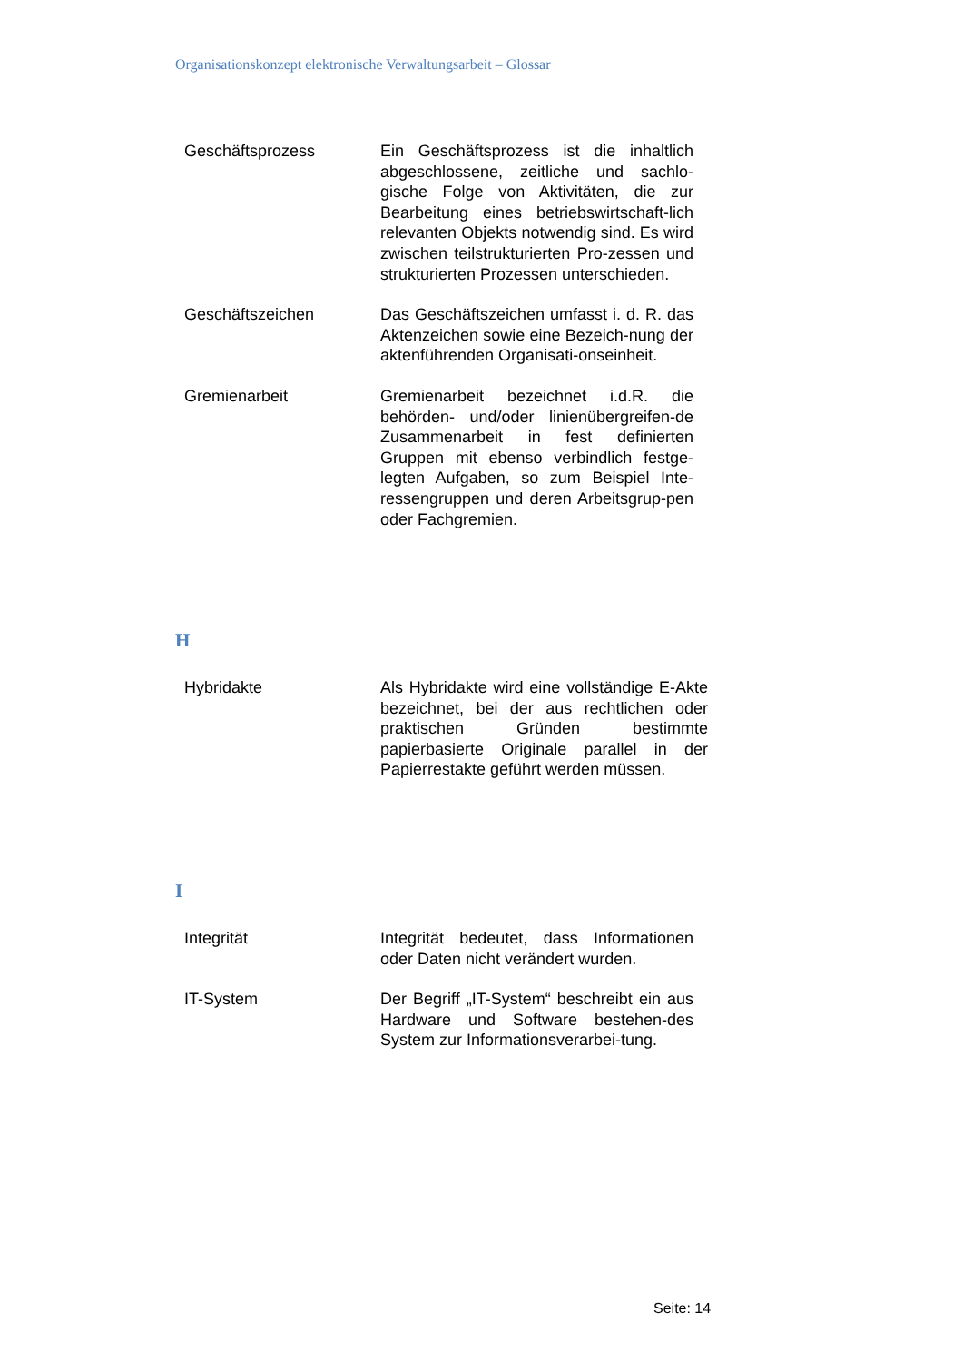Organisationskonzept elektronische Verwaltungsarbeit – Glossar
Geschäftsprozess Ein Geschäftsprozess ist die inhaltlich abgeschlossene, zeitliche und sachlo-gische Folge von Aktivitäten, die zur Bearbeitung eines betriebswirtschaft-lich relevanten Objekts notwendig sind. Es wird zwischen teilstrukturierten Pro-zessen und strukturierten Prozessen unterschieden.
Geschäftszeichen Das Geschäftszeichen umfasst i. d. R. das Aktenzeichen sowie eine Bezeich-nung der aktenführenden Organisati-onseinheit.
Gremienarbeit Gremienarbeit bezeichnet i.d.R. die behörden- und/oder linienübergreifen-de Zusammenarbeit in fest definierten Gruppen mit ebenso verbindlich festge-legten Aufgaben, so zum Beispiel Inte-ressengruppen und deren Arbeitsgrup-pen oder Fachgremien.
H
Hybridakte Als Hybridakte wird eine vollständige E-Akte bezeichnet, bei der aus rechtlichen oder praktischen Gründen bestimmte papierbasierte Originale parallel in der Papierrestakte geführt werden müssen.
I
Integrität Integrität bedeutet, dass Informationen oder Daten nicht verändert wurden.
IT-System Der Begriff „IT-System“ beschreibt ein aus Hardware und Software bestehen-des System zur Informationsverarbei-tung.
Seite: 14